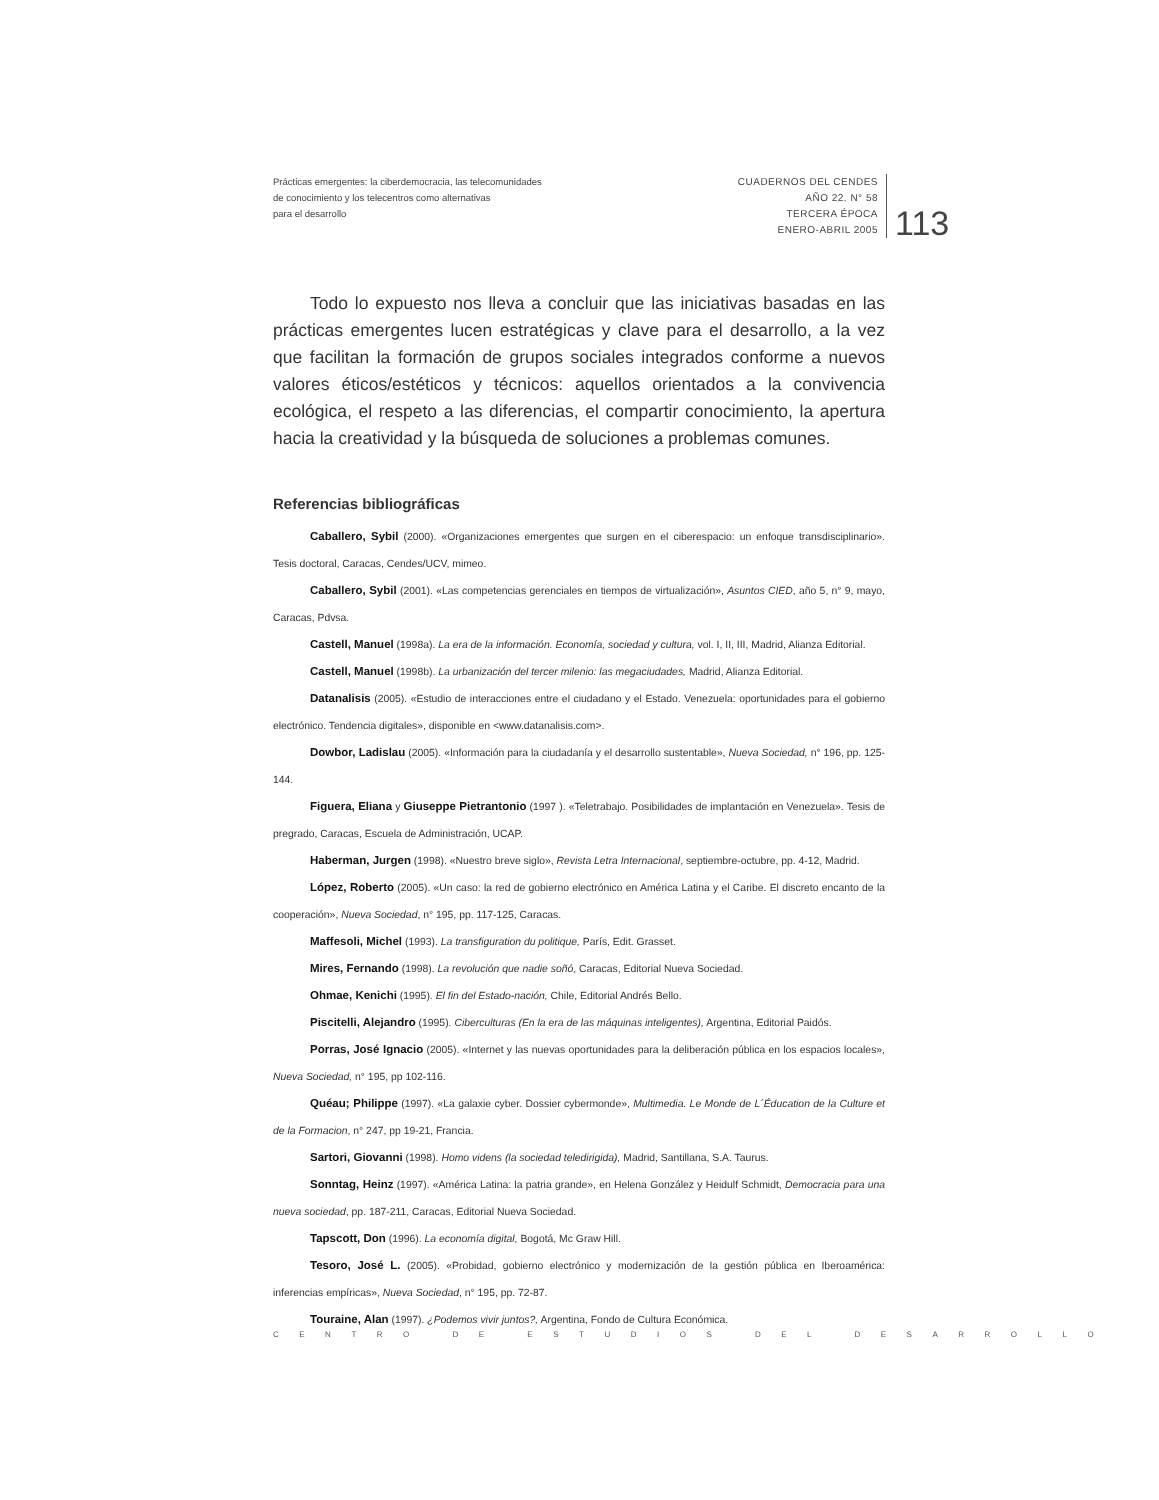Prácticas emergentes: la ciberdemocracia, las telecomunidades
de conocimiento y los telecentros como alternativas
para el desarrollo
CUADERNOS DEL CENDES
AÑO 22. N° 58
TERCERA ÉPOCA
ENERO-ABRIL 2005
113
Todo lo expuesto nos lleva a concluir que las iniciativas basadas en las prácticas emergentes lucen estratégicas y clave para el desarrollo, a la vez que facilitan la formación de grupos sociales integrados conforme a nuevos valores éticos/estéticos y técnicos: aquellos orientados a la convivencia ecológica, el respeto a las diferencias, el compartir conocimiento, la apertura hacia la creatividad y la búsqueda de soluciones a problemas comunes.
Referencias bibliográficas
Caballero, Sybil (2000). «Organizaciones emergentes que surgen en el ciberespacio: un enfoque transdisciplinario». Tesis doctoral, Caracas, Cendes/UCV, mimeo.
Caballero, Sybil (2001). «Las competencias gerenciales en tiempos de virtualización», Asuntos CIED, año 5, n° 9, mayo, Caracas, Pdvsa.
Castell, Manuel (1998a). La era de la información. Economía, sociedad y cultura, vol. I, II, III, Madrid, Alianza Editorial.
Castell, Manuel (1998b). La urbanización del tercer milenio: las megaciudades, Madrid, Alianza Editorial.
Datanalisis (2005). «Estudio de interacciones entre el ciudadano y el Estado. Venezuela: oportunidades para el gobierno electrónico. Tendencia digitales», disponible en <www.datanalisis.com>.
Dowbor, Ladislau (2005). «Información para la ciudadanía y el desarrollo sustentable», Nueva Sociedad, n° 196, pp. 125-144.
Figuera, Eliana y Giuseppe Pietrantonio (1997 ). «Teletrabajo. Posibilidades de implantación en Venezuela». Tesis de pregrado, Caracas, Escuela de Administración, UCAP.
Haberman, Jurgen (1998). «Nuestro breve siglo», Revista Letra Internacional, septiembre-octubre, pp. 4-12, Madrid.
López, Roberto (2005). «Un caso: la red de gobierno electrónico en América Latina y el Caribe. El discreto encanto de la cooperación», Nueva Sociedad, n° 195, pp. 117-125, Caracas.
Maffesoli, Michel (1993). La transfiguration du politique, París, Edit. Grasset.
Mires, Fernando (1998). La revolución que nadie soñó, Caracas, Editorial Nueva Sociedad.
Ohmae, Kenichi (1995). El fin del Estado-nación, Chile, Editorial Andrés Bello.
Piscitelli, Alejandro (1995). Ciberculturas (En la era de las máquinas inteligentes), Argentina, Editorial Paidós.
Porras, José Ignacio (2005). «Internet y las nuevas oportunidades para la deliberación pública en los espacios locales», Nueva Sociedad, n° 195, pp 102-116.
Quéau; Philippe (1997). «La galaxie cyber. Dossier cybermonde», Multimedia. Le Monde de L´Éducation de la Culture et de la Formacion, n° 247, pp 19-21, Francia.
Sartori, Giovanni (1998). Homo videns (la sociedad teledirigida), Madrid, Santillana, S.A. Taurus.
Sonntag, Heinz (1997). «América Latina: la patria grande», en Helena González y Heidulf Schmidt, Democracia para una nueva sociedad, pp. 187-211, Caracas, Editorial Nueva Sociedad.
Tapscott, Don (1996). La economía digital, Bogotá, Mc Graw Hill.
Tesoro, José L. (2005). «Probidad, gobierno electrónico y modernización de la gestión pública en Iberoamérica: inferencias empíricas», Nueva Sociedad, n° 195, pp. 72-87.
Touraine, Alan (1997). ¿Podemos vivir juntos?, Argentina, Fondo de Cultura Económica.
CENTRO DE ESTUDIOS DEL DESARROLLO